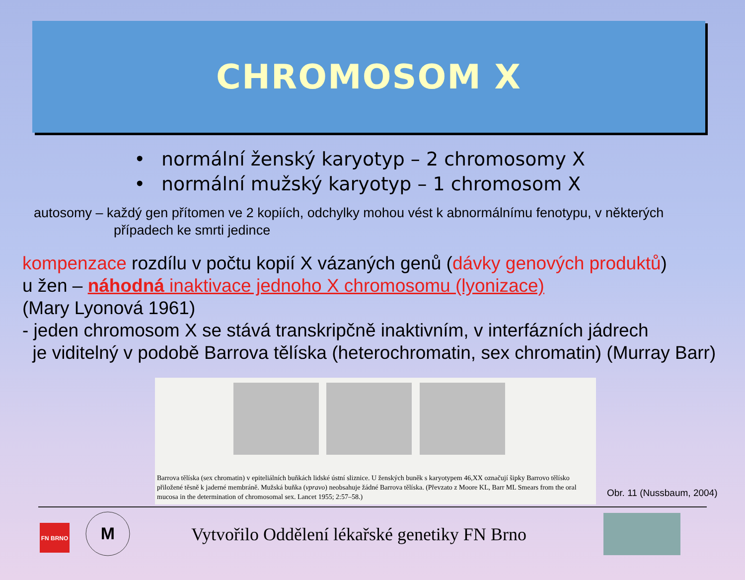CHROMOSOM X
• normální ženský karyotyp – 2 chromosomy X
• normální mužský karyotyp – 1 chromosom X
autosomy – každý gen přítomen ve 2 kopiích, odchylky mohou vést k abnormálnímu fenotypu, v některých
případech ke smrti jedince
kompenzace rozdílu v počtu kopií X vázaných genů (dávky genových produktů)
u žen – náhodná inaktivace jednoho X chromosomu (lyonizace)
(Mary Lyonová 1961)
- jeden chromosom X se stává transkripčně inaktivním, v interfázních jádrech
je viditelný v podobě Barrova tělíska (heterochromatin, sex chromatin) (Murray Barr)
Barrova tělíska (sex chromatin) v epiteliálních buňkách lidské ústní sliznice. U ženských buněk s karyotypem 46,XX označují šipky Barrovo tělísko přiložené těsně k jaderné membráně. Mužská buňka (vpravo) neobsahuje žádné Barrova tělíska. (Převzato z Moore KL, Barr ML Smears from the oral mucosa in the determination of chromosomal sex. Lancet 1955; 2:57–58.)
Obr. 11 (Nussbaum, 2004)
FN BRNO
M
Vytvořilo Oddělení lékařské genetiky FN Brno